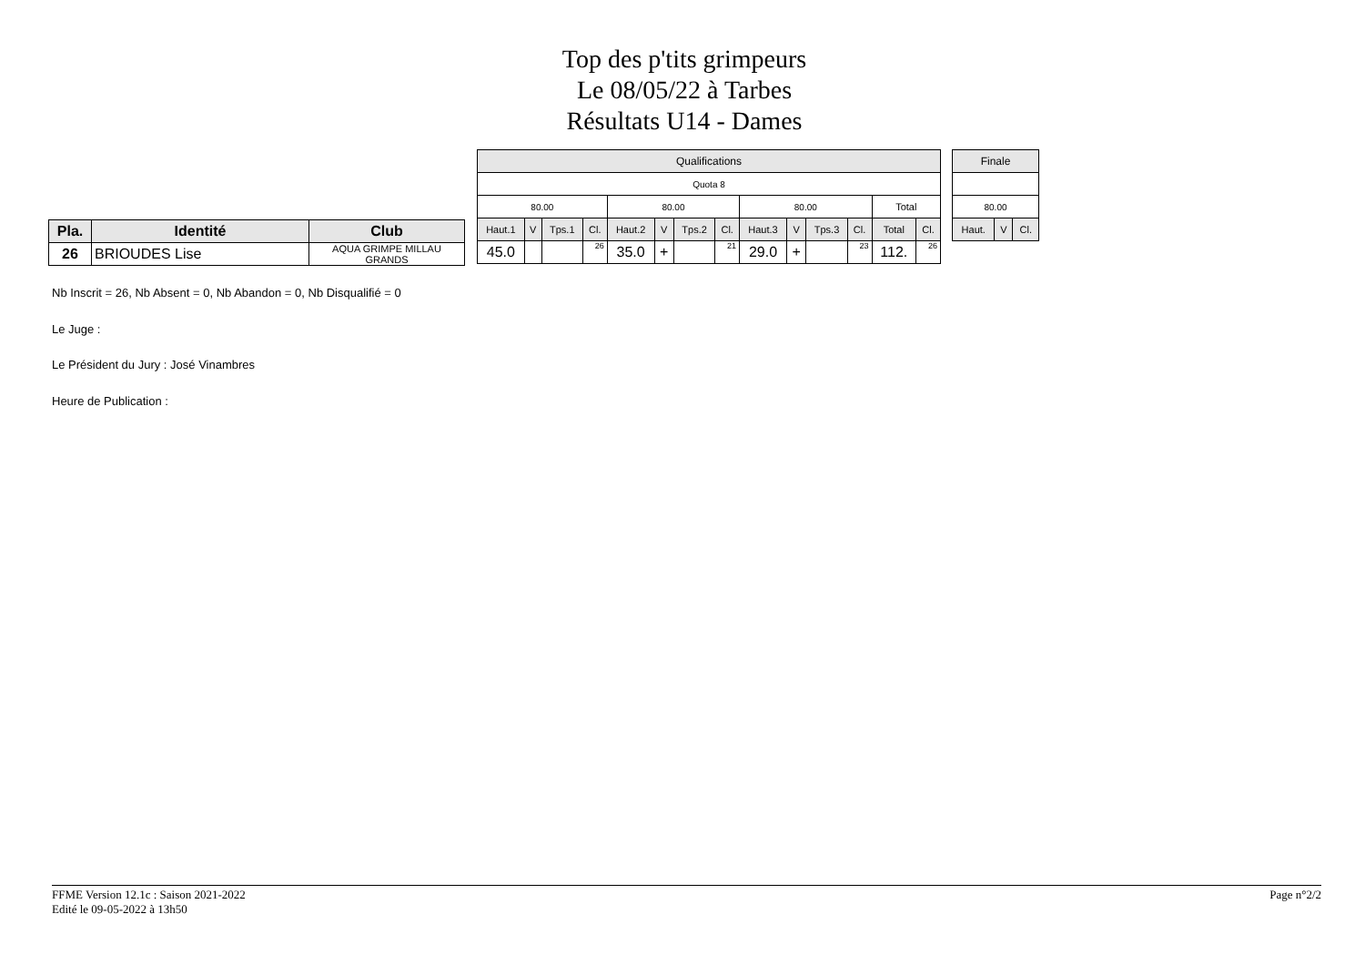Top des p'tits grimpeurs
Le 08/05/22 à Tarbes
Résultats U14 - Dames
| Pla. | Identité | Club |
| --- | --- | --- |
| 26 | BRIOUDES Lise | AQUA GRIMPE MILLAU GRANDS |
| Qualifications | | | | | | | | | | | | | |
| Quota 8 | | | | | | | | | | | | | |
| 80.00 | | | | 80.00 | | | | 80.00 | | | | Total | |
| Haut.1 | V | Tps.1 | Cl. | Haut.2 | V | Tps.2 | Cl. | Haut.3 | V | Tps.3 | Cl. | Total | Cl. |
| 45.0 | | | 26 | 35.0 | + | | 21 | 29.0 | + | | 23 | 112. | 26 |
| Finale | | |
| 80.00 | | |
| Haut. | V | Cl. |
Nb Inscrit = 26, Nb Absent = 0, Nb Abandon = 0, Nb Disqualifié = 0
Le Juge :
Le Président du Jury : José Vinambres
Heure de Publication :
FFME Version 12.1c : Saison 2021-2022
Edité le 09-05-2022 à 13h50
Page n°2/2